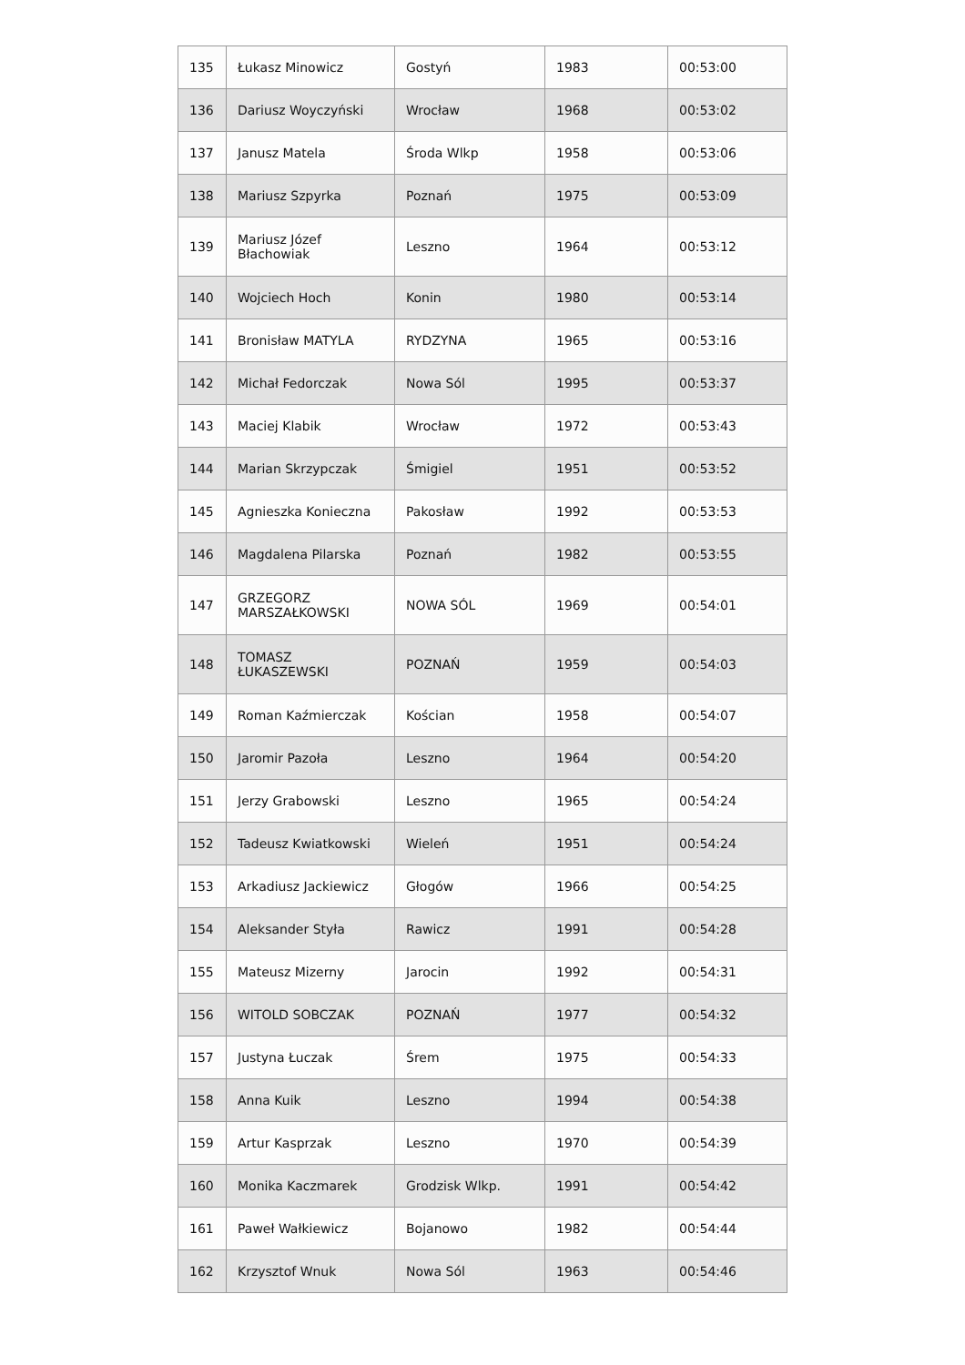| 135 | Łukasz Minowicz | Gostyń | 1983 | 00:53:00 |
| 136 | Dariusz Woyczyński | Wrocław | 1968 | 00:53:02 |
| 137 | Janusz Matela | Środa Wlkp | 1958 | 00:53:06 |
| 138 | Mariusz Szpyrka | Poznań | 1975 | 00:53:09 |
| 139 | Mariusz Józef Błachowiak | Leszno | 1964 | 00:53:12 |
| 140 | Wojciech Hoch | Konin | 1980 | 00:53:14 |
| 141 | Bronisław MATYLA | RYDZYNA | 1965 | 00:53:16 |
| 142 | Michał Fedorczak | Nowa Sól | 1995 | 00:53:37 |
| 143 | Maciej Klabik | Wrocław | 1972 | 00:53:43 |
| 144 | Marian Skrzypczak | Śmigiel | 1951 | 00:53:52 |
| 145 | Agnieszka Konieczna | Pakosław | 1992 | 00:53:53 |
| 146 | Magdalena Pilarska | Poznań | 1982 | 00:53:55 |
| 147 | GRZEGORZ MARSZAŁKOWSKI | NOWA SÓL | 1969 | 00:54:01 |
| 148 | TOMASZ ŁUKASZEWSKI | POZNAŃ | 1959 | 00:54:03 |
| 149 | Roman Kaźmierczak | Kościan | 1958 | 00:54:07 |
| 150 | Jaromir Pazoła | Leszno | 1964 | 00:54:20 |
| 151 | Jerzy Grabowski | Leszno | 1965 | 00:54:24 |
| 152 | Tadeusz Kwiatkowski | Wieleń | 1951 | 00:54:24 |
| 153 | Arkadiusz Jackiewicz | Głogów | 1966 | 00:54:25 |
| 154 | Aleksander Styła | Rawicz | 1991 | 00:54:28 |
| 155 | Mateusz Mizerny | Jarocin | 1992 | 00:54:31 |
| 156 | WITOLD SOBCZAK | POZNAŃ | 1977 | 00:54:32 |
| 157 | Justyna Łuczak | Śrem | 1975 | 00:54:33 |
| 158 | Anna Kuik | Leszno | 1994 | 00:54:38 |
| 159 | Artur Kasprzak | Leszno | 1970 | 00:54:39 |
| 160 | Monika Kaczmarek | Grodzisk Wlkp. | 1991 | 00:54:42 |
| 161 | Paweł Wałkiewicz | Bojanowo | 1982 | 00:54:44 |
| 162 | Krzysztof Wnuk | Nowa Sól | 1963 | 00:54:46 |